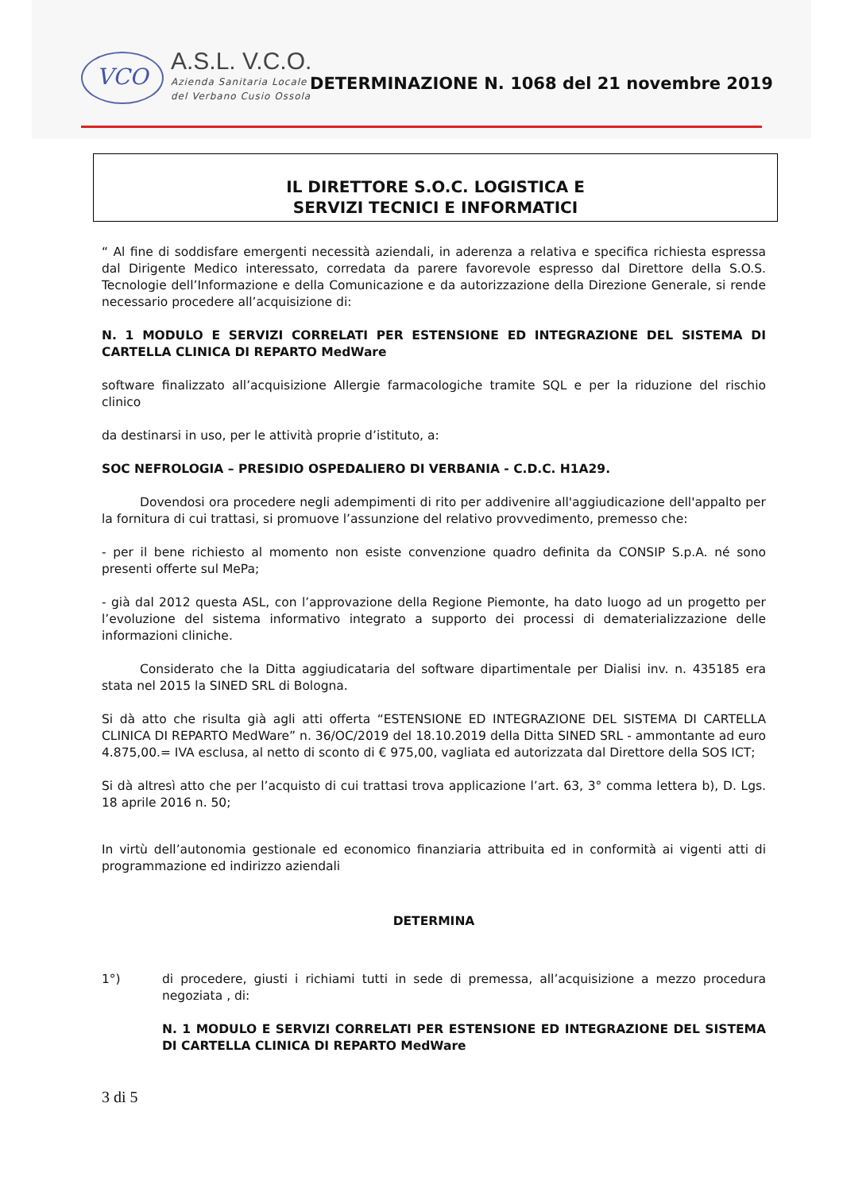VCO
A.S.L. V.C.O.
Azienda Sanitaria Locale
del Verbano Cusio Ossola
DETERMINAZIONE N. 1068 del 21 novembre 2019
IL DIRETTORE S.O.C. LOGISTICA E
SERVIZI TECNICI E INFORMATICI
“ Al fine di soddisfare emergenti necessità aziendali, in aderenza a relativa e specifica richiesta espressa dal Dirigente Medico interessato, corredata da parere favorevole espresso dal Direttore della S.O.S. Tecnologie dell’Informazione e della Comunicazione e da autorizzazione della Direzione Generale, si rende necessario procedere all’acquisizione di:
N. 1 MODULO E SERVIZI CORRELATI PER ESTENSIONE ED INTEGRAZIONE DEL SISTEMA DI CARTELLA CLINICA DI REPARTO MedWare
software finalizzato all’acquisizione Allergie farmacologiche tramite SQL e per la riduzione del rischio clinico
da destinarsi in uso, per le attività proprie d’istituto, a:
SOC NEFROLOGIA – PRESIDIO OSPEDALIERO DI VERBANIA - C.D.C. H1A29.
Dovendosi ora procedere negli adempimenti di rito per addivenire all'aggiudicazione dell'appalto per la fornitura di cui trattasi, si promuove l’assunzione del relativo provvedimento, premesso che:
- per il bene richiesto al momento non esiste convenzione quadro definita da CONSIP S.p.A. né sono presenti offerte sul MePa;
- già dal 2012 questa ASL, con l’approvazione della Regione Piemonte, ha dato luogo ad un progetto per l’evoluzione del sistema informativo integrato a supporto dei processi di dematerializzazione delle informazioni cliniche.
Considerato che la Ditta aggiudicataria del software dipartimentale per Dialisi inv. n. 435185 era stata nel 2015 la SINED SRL di Bologna.
Si dà atto che risulta già agli atti offerta “ESTENSIONE ED INTEGRAZIONE DEL SISTEMA DI CARTELLA CLINICA DI REPARTO MedWare” n. 36/OC/2019 del 18.10.2019 della Ditta SINED SRL - ammontante ad euro 4.875,00.= IVA esclusa, al netto di sconto di € 975,00, vagliata ed autorizzata dal Direttore della SOS ICT;
Si dà altresì atto che per l’acquisto di cui trattasi trova applicazione l’art. 63, 3° comma lettera b), D. Lgs. 18 aprile 2016 n. 50;
In virtù dell’autonomia gestionale ed economico finanziaria attribuita ed in conformità ai vigenti atti di programmazione ed indirizzo aziendali
DETERMINA
1°) di procedere, giusti i richiami tutti in sede di premessa, all’acquisizione a mezzo procedura negoziata , di:
N. 1 MODULO E SERVIZI CORRELATI PER ESTENSIONE ED INTEGRAZIONE DEL SISTEMA DI CARTELLA CLINICA DI REPARTO MedWare
3 di 5